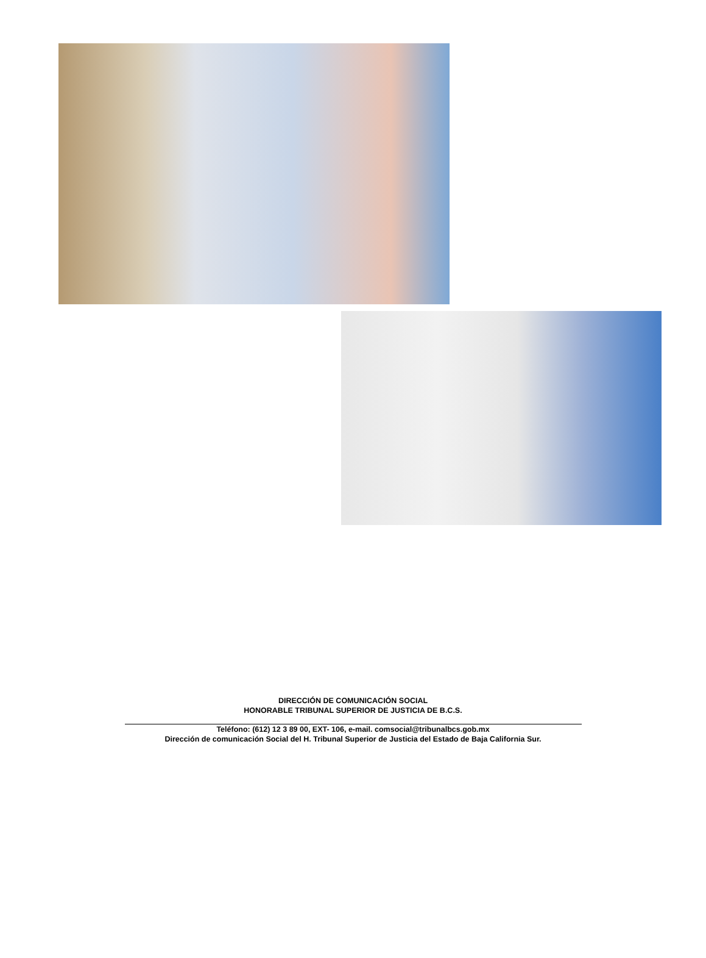DIRECCIÓN DE COMUNICACIÓN SOCIAL
HONORABLE TRIBUNAL SUPERIOR DE JUSTICIA DE B.C.S.
Teléfono: (612) 12 3 89 00, EXT- 106, e-mail. comsocial@tribunalbcs.gob.mx
Dirección de comunicación Social del H. Tribunal Superior de Justicia del Estado de Baja California Sur.